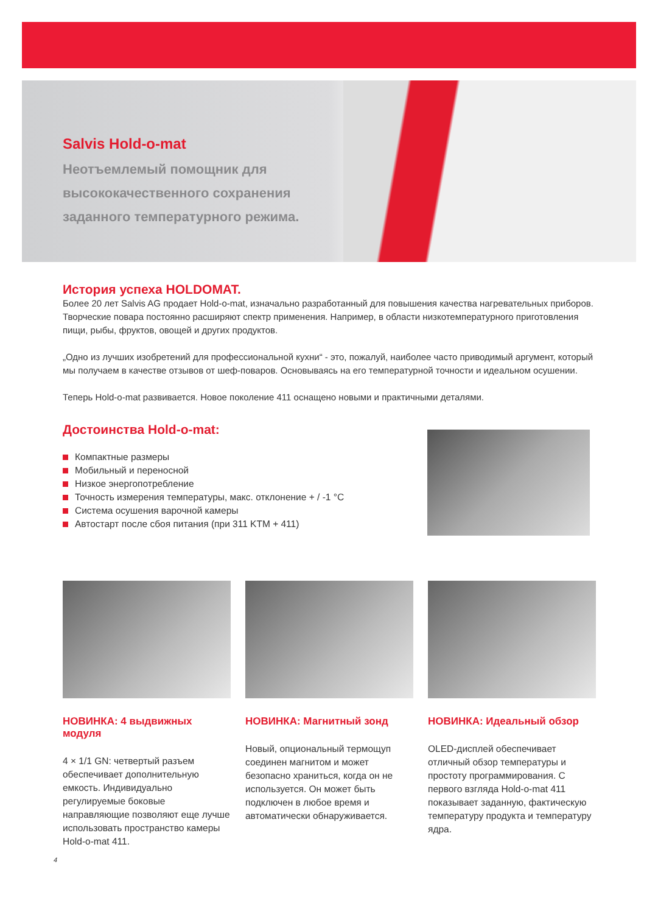Salvis Hold-o-mat
Неотъемлемый помощник для высококачественного сохранения заданного температурного режима.
История успеха HOLDOMAT.
Более 20 лет Salvis AG продает Hold-o-mat, изначально разработанный для повышения качества нагревательных приборов. Творческие повара постоянно расширяют спектр применения. Например, в области низкотемпературного приготовления пищи, рыбы, фруктов, овощей и других продуктов.
„Одно из лучших изобретений для профессиональной кухни“ - это, пожалуй, наиболее часто приводимый аргумент, который мы получаем в качестве отзывов от шеф-поваров. Основываясь на его температурной точности и идеальном осушении.
Теперь Hold-o-mat развивается. Новое поколение 411 оснащено новыми и практичными деталями.
Достоинства Hold-o-mat:
Компактные размеры
Мобильный и переносной
Низкое энергопотребление
Точность измерения температуры, макс. отклонение + / -1 °C
Система осушения варочной камеры
Автостарт после сбоя питания (при 311 KTM + 411)
НОВИНКА: 4 выдвижных модуля
4 × 1/1 GN: четвертый разъем обеспечивает дополнительную емкость. Индивидуально регулируемые боковые направляющие позволяют еще лучше использовать пространство камеры Hold-o-mat 411.
НОВИНКА: Магнитный зонд
Новый, опциональный термощуп соединен магнитом и может безопасно храниться, когда он не используется. Он может быть подключен в любое время и автоматически обнаруживается.
НОВИНКА: Идеальный обзор
OLED-дисплей обеспечивает отличный обзор температуры и простоту программирования. С первого взгляда Hold-o-mat 411 показывает заданную, фактическую температуру продукта и температуру ядра.
4